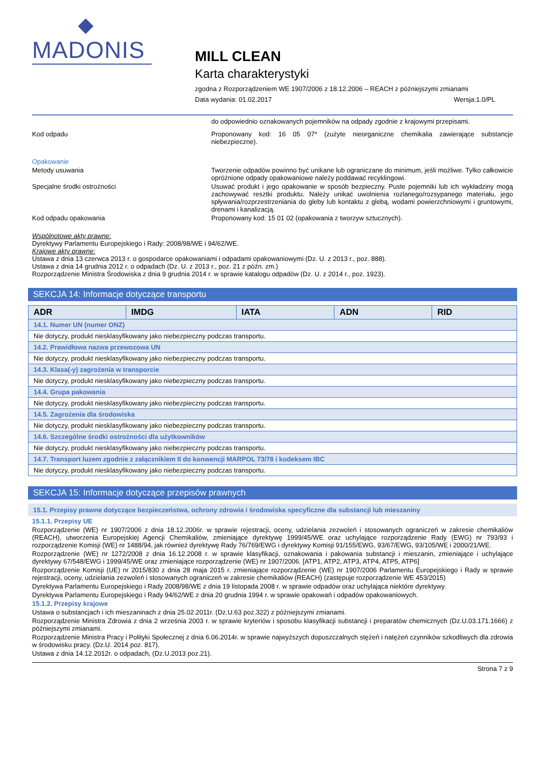◆
MADONIS
MILL CLEAN
Karta charakterystyki
zgodna z Rozporządzeniem WE 1907/2006 z 18.12.2006 – REACH z późniejszymi zmianami
Data wydania: 01.02.2017 Wersja:1.0/PL
do odpowiednio oznakowanych pojemników na odpady zgodnie z krajowymi przepisami.
Kod odpadu Proponowany kod: 16 05 07* (zużyte nieorganiczne chemikalia zawierające substancje niebezpieczne).
Opakowanie
Metody usuwania Tworzenie odpadów powinno być unikane lub ograniczane do minimum, jeśli możliwe. Tylko całkowicie opróżnione odpady opakowaniowe należy poddawać recyklingowi.
Specjalne środki ostrożności Usuwać produkt i jego opakowanie w sposób bezpieczny. Puste pojemniki lub ich wykładziny mogą zachowywać resztki produktu. Należy unikać uwolnienia rozlanego/rozsypanego materiału, jego spływania/rozprzestrzeniania do gleby lub kontaktu z glebą, wodami powierzchniowymi i gruntowymi, drenami i kanalizacją.
Kod odpadu opakowania Proponowany kod: 15 01 02 (opakowania z tworzyw sztucznych).
Wspólnotowe akty prawne:
Dyrektywy Parlamentu Europejskiego i Rady: 2008/98/WE i 94/62/WE.
Krajowe akty prawne:
Ustawa z dnia 13 czerwca 2013 r. o gospodarce opakowaniami i odpadami opakowaniowymi (Dz. U. z 2013 r., poz. 888).
Ustawa z dnia 14 grudnia 2012 r. o odpadach (Dz. U. z 2013 r., poz. 21 z późn. zm.)
Rozporządzenie Ministra Środowiska z dnia 9 grudnia 2014 r. w sprawie katalogu odpadów (Dz. U. z 2014 r., poz. 1923).
SEKCJA 14: Informacje dotyczące transportu
| ADR | IMDG | IATA | ADN | RID |
| --- | --- | --- | --- | --- |
| 14.1. Numer UN (numer ONZ) | | | | |
| Nie dotyczy, produkt niesklasyfikowany jako niebezpieczny podczas transportu. | | | | |
| 14.2. Prawidłowa nazwa przewozowa UN | | | | |
| Nie dotyczy, produkt niesklasyfikowany jako niebezpieczny podczas transportu. | | | | |
| 14.3. Klasa(-y) zagrożenia w transporcie | | | | |
| Nie dotyczy, produkt niesklasyfikowany jako niebezpieczny podczas transportu. | | | | |
| 14.4. Grupa pakowania | | | | |
| Nie dotyczy, produkt niesklasyfikowany jako niebezpieczny podczas transportu. | | | | |
| 14.5. Zagrożenia dla środowiska | | | | |
| Nie dotyczy, produkt niesklasyfikowany jako niebezpieczny podczas transportu. | | | | |
| 14.6. Szczególne środki ostrożności dla użytkowników | | | | |
| Nie dotyczy, produkt niesklasyfikowany jako niebezpieczny podczas transportu. | | | | |
| 14.7. Transport luzem zgodnie z załącznikiem II do konwencji MARPOL 73/78 i kodeksem IBC | | | | |
| Nie dotyczy, produkt niesklasyfikowany jako niebezpieczny podczas transportu. | | | | |
SEKCJA 15: Informacje dotyczące przepisów prawnych
15.1. Przepisy prawne dotyczące bezpieczeństwa, ochrony zdrowia i środowiska specyficzne dla substancji lub mieszaniny
15.1.1. Przepisy UE
Rozporządzenie (WE) nr 1907/2006 z dnia 18.12.2006r. w sprawie rejestracji, oceny, udzielania zezwoleń i stosowanych ograniczeń w zakresie chemikaliów (REACH), utworzenia Europejskiej Agencji Chemikaliów, zmieniające dyrektywę 1999/45/WE oraz uchylające rozporządzenie Rady (EWG) nr 793/93 i rozporządzenie Komisji (WE) nr 1488/94, jak również dyrektywę Rady 76/769/EWG i dyrektywy Komisji 91/155/EWG, 93/67/EWG, 93/105/WE i 2000/21/WE.
Rozporządzenie (WE) nr 1272/2008 z dnia 16.12.2008 r. w sprawie klasyfikacji, oznakowania i pakowania substancji i mieszanin, zmieniające i uchylające dyrektywy 67/548/EWG i 1999/45/WE oraz zmieniające rozporządzenie (WE) nr 1907/2006. [ATP1, ATP2, ATP3, ATP4, ATP5, ATP6]
Rozporządzenie Komisji (UE) nr 2015/830 z dnia 28 maja 2015 r. zmieniające rozporządzenie (WE) nr 1907/2006 Parlamentu Europejskiego i Rady w sprawie rejestracji, oceny, udzielania zezwoleń i stosowanych ograniczeń w zakresie chemikaliów (REACH) (zastępuje rozporządzenie WE 453/2015)
Dyrektywa Parlamentu Europejskiego i Rady 2008/98/WE z dnia 19 listopada 2008 r. w sprawie odpadów oraz uchylająca niektóre dyrektywy.
Dyrektywa Parlamentu Europejskiego i Rady 94/62/WE z dnia 20 grudnia 1994 r. w sprawie opakowań i odpadów opakowaniowych.
15.1.2. Przepisy krajowe
Ustawa o substancjach i ich mieszaninach z dnia 25.02.2011r. (Dz.U.63 poz.322) z późniejszymi zmianami.
Rozporządzenie Ministra Zdrowia z dnia 2 września 2003 r. w sprawie kryteriów i sposobu klasyfikacji substancji i preparatów chemicznych (Dz.U.03.171.1666) z późniejszymi zmianami.
Rozporządzenie Ministra Pracy i Polityki Społecznej z dnia 6.06.2014r. w sprawie najwyższych dopuszczalnych stężeń i natężeń czynników szkodliwych dla zdrowia w środowisku pracy. (Dz.U. 2014 poz. 817).
Ustawa z dnia 14.12.2012r. o odpadach, (Dz.U.2013 poz.21).
Strona 7 z 9